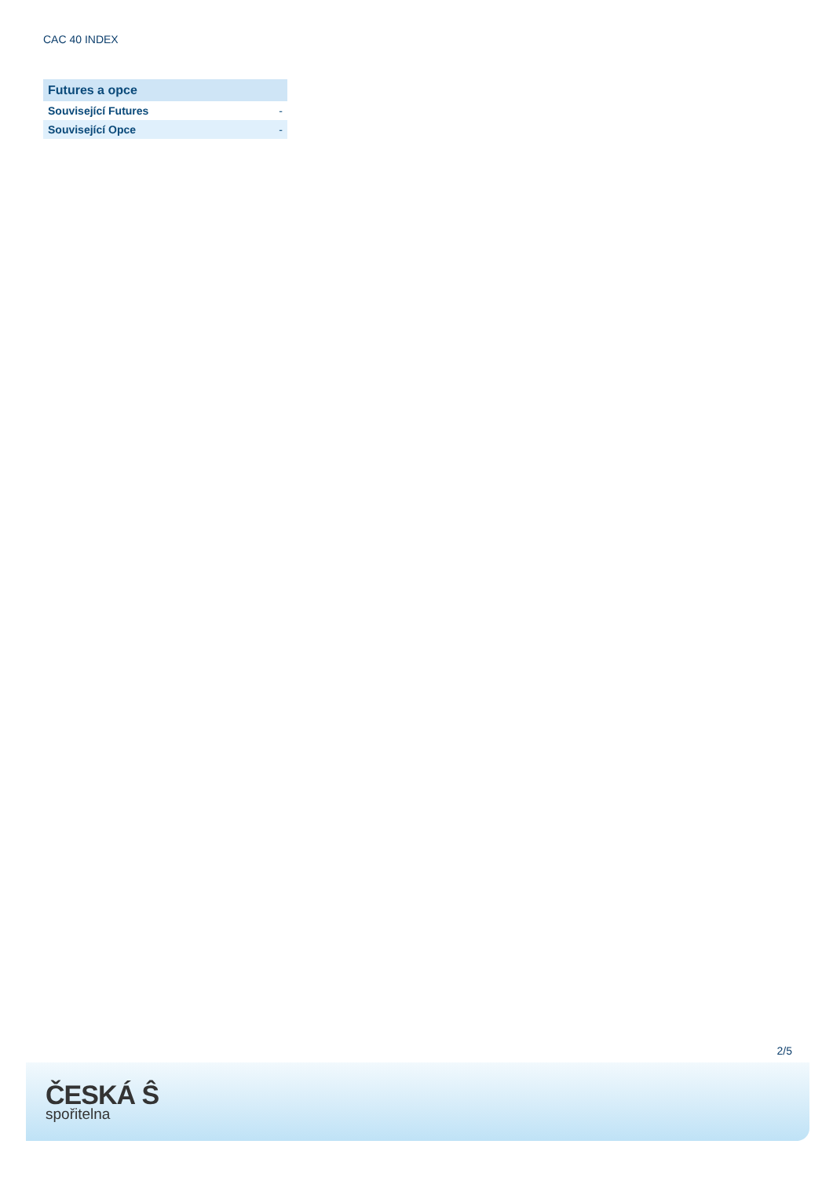CAC 40 INDEX
| Futures a opce | |
| --- | --- |
| Související Futures | - |
| Související Opce | - |
2/5
ČESKÁ Ŝ
spořitelna